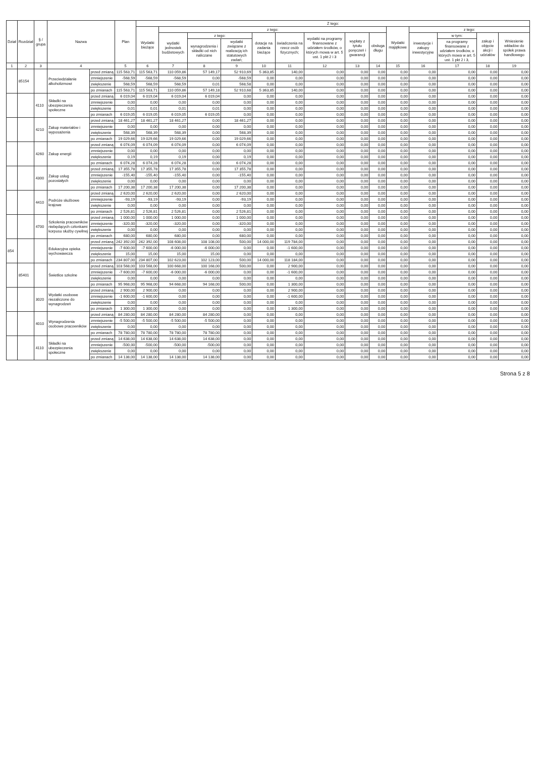| Dział | Rozdział | § / grupa | Nazwa | | Plan | Z tego: | | | | | | | | | | | | | |
| --- | --- | --- | --- | --- | --- | --- | --- | --- | --- | --- | --- | --- | --- | --- | --- | --- | --- | --- | --- |
| | | | | | | Wydatki bieżące | z tego: | | | | | | | | Wydatki majątkowe | z tego: | | | |
| | | | | | | | wydatki jednostek budżetowych | z tego: | | dotacje na zadania bieżące | świadczenia na rzecz osób fizycznych; | wydatki na programy finansowane z udziałem środków, o których mowa w art. 5 ust. 1 pkt 2 i 3 | wypłaty z tytułu poręczeń i gwarancji | obsługa długu | | inwestycje i zakupy inwestycyjne | w tym: | zakup i objęcie akcji i udziałów | Wniesienie wkładów do spółek prawa handlowego |
| | | | | | | | | wynagrodzenia i składki od nich naliczane | wydatki związane z realizacją ich statutowych zadań; | | | | | | | | na programy finansowane z udziałem środków, o których mowa w art. 5 ust. 1 pkt 2 i 3, | | |
| 1 | 2 | 3 | 4 | | 5 | 6 | 7 | 8 | 9 | 10 | 11 | 12 | 13 | 14 | 15 | 16 | 17 | 18 | 19 |
| | 85154 | | Przeciwdziałanie alkoholizmowi | przed zmianą | 115 563,71 | 115 563,71 | 110 059,86 | 57 149,17 | 52 910,69 | 5 363,85 | 140,00 | 0,00 | 0,00 | 0,00 | 0,00 | 0,00 | 0,00 | 0,00 | 0,00 |
| | | | | zmniejszenie | -568,59 | -568,59 | -568,59 | 0,00 | -568,59 | 0,00 | 0,00 | 0,00 | 0,00 | 0,00 | 0,00 | 0,00 | 0,00 | 0,00 | 0,00 |
| | | | | zwiększenie | 568,59 | 568,59 | 568,59 | 0,01 | 568,58 | 0,00 | 0,00 | 0,00 | 0,00 | 0,00 | 0,00 | 0,00 | 0,00 | 0,00 | 0,00 |
| | | | | po zmianach | 115 563,71 | 115 563,71 | 110 059,86 | 57 149,18 | 52 910,68 | 5 363,85 | 140,00 | 0,00 | 0,00 | 0,00 | 0,00 | 0,00 | 0,00 | 0,00 | 0,00 |
| | | 4110 | Składki na ubezpieczenia społeczne | przed zmianą | 6 019,04 | 6 019,04 | 6 019,04 | 6 019,04 | 0,00 | 0,00 | 0,00 | 0,00 | 0,00 | 0,00 | 0,00 | 0,00 | 0,00 | 0,00 | 0,00 |
| | | | | zmniejszenie | 0,00 | 0,00 | 0,00 | 0,00 | 0,00 | 0,00 | 0,00 | 0,00 | 0,00 | 0,00 | 0,00 | 0,00 | 0,00 | 0,00 | 0,00 |
| | | | | zwiększenie | 0,01 | 0,01 | 0,01 | 0,01 | 0,00 | 0,00 | 0,00 | 0,00 | 0,00 | 0,00 | 0,00 | 0,00 | 0,00 | 0,00 | 0,00 |
| | | | | po zmianach | 6 019,05 | 6 019,05 | 6 019,05 | 6 019,05 | 0,00 | 0,00 | 0,00 | 0,00 | 0,00 | 0,00 | 0,00 | 0,00 | 0,00 | 0,00 | 0,00 |
| | | 4210 | Zakup materiałów i wyposażenia | przed zmianą | 18 461,27 | 18 461,27 | 18 461,27 | 0,00 | 18 461,27 | 0,00 | 0,00 | 0,00 | 0,00 | 0,00 | 0,00 | 0,00 | 0,00 | 0,00 | 0,00 |
| | | | | zmniejszenie | 0,00 | 0,00 | 0,00 | 0,00 | 0,00 | 0,00 | 0,00 | 0,00 | 0,00 | 0,00 | 0,00 | 0,00 | 0,00 | 0,00 | 0,00 |
| | | | | zwiększenie | 568,39 | 568,39 | 568,39 | 0,00 | 568,39 | 0,00 | 0,00 | 0,00 | 0,00 | 0,00 | 0,00 | 0,00 | 0,00 | 0,00 | 0,00 |
| | | | | po zmianach | 19 029,66 | 19 029,66 | 19 029,66 | 0,00 | 19 029,66 | 0,00 | 0,00 | 0,00 | 0,00 | 0,00 | 0,00 | 0,00 | 0,00 | 0,00 | 0,00 |
| | | 4260 | Zakup energii | przed zmianą | 6 074,09 | 6 074,09 | 6 074,09 | 0,00 | 6 074,09 | 0,00 | 0,00 | 0,00 | 0,00 | 0,00 | 0,00 | 0,00 | 0,00 | 0,00 | 0,00 |
| | | | | zmniejszenie | 0,00 | 0,00 | 0,00 | 0,00 | 0,00 | 0,00 | 0,00 | 0,00 | 0,00 | 0,00 | 0,00 | 0,00 | 0,00 | 0,00 | 0,00 |
| | | | | zwiększenie | 0,19 | 0,19 | 0,19 | 0,00 | 0,19 | 0,00 | 0,00 | 0,00 | 0,00 | 0,00 | 0,00 | 0,00 | 0,00 | 0,00 | 0,00 |
| | | | | po zmianach | 6 074,28 | 6 074,28 | 6 074,28 | 0,00 | 6 074,28 | 0,00 | 0,00 | 0,00 | 0,00 | 0,00 | 0,00 | 0,00 | 0,00 | 0,00 | 0,00 |
| | | 4300 | Zakup usług pozostałych | przed zmianą | 17 355,78 | 17 355,78 | 17 355,78 | 0,00 | 17 355,78 | 0,00 | 0,00 | 0,00 | 0,00 | 0,00 | 0,00 | 0,00 | 0,00 | 0,00 | 0,00 |
| | | | | zmniejszenie | -155,40 | -155,40 | -155,40 | 0,00 | -155,40 | 0,00 | 0,00 | 0,00 | 0,00 | 0,00 | 0,00 | 0,00 | 0,00 | 0,00 | 0,00 |
| | | | | zwiększenie | 0,00 | 0,00 | 0,00 | 0,00 | 0,00 | 0,00 | 0,00 | 0,00 | 0,00 | 0,00 | 0,00 | 0,00 | 0,00 | 0,00 | 0,00 |
| | | | | po zmianach | 17 200,38 | 17 200,38 | 17 200,38 | 0,00 | 17 200,38 | 0,00 | 0,00 | 0,00 | 0,00 | 0,00 | 0,00 | 0,00 | 0,00 | 0,00 | 0,00 |
| | | 4410 | Podróże służbowe krajowe | przed zmianą | 2 620,00 | 2 620,00 | 2 620,00 | 0,00 | 2 620,00 | 0,00 | 0,00 | 0,00 | 0,00 | 0,00 | 0,00 | 0,00 | 0,00 | 0,00 | 0,00 |
| | | | | zmniejszenie | -93,19 | -93,19 | -93,19 | 0,00 | -93,19 | 0,00 | 0,00 | 0,00 | 0,00 | 0,00 | 0,00 | 0,00 | 0,00 | 0,00 | 0,00 |
| | | | | zwiększenie | 0,00 | 0,00 | 0,00 | 0,00 | 0,00 | 0,00 | 0,00 | 0,00 | 0,00 | 0,00 | 0,00 | 0,00 | 0,00 | 0,00 | 0,00 |
| | | | | po zmianach | 2 526,81 | 2 526,81 | 2 526,81 | 0,00 | 2 526,81 | 0,00 | 0,00 | 0,00 | 0,00 | 0,00 | 0,00 | 0,00 | 0,00 | 0,00 | 0,00 |
| | | 4700 | Szkolenia pracowników niebędących członkami korpusu służby cywilnej | przed zmianą | 1 000,00 | 1 000,00 | 1 000,00 | 0,00 | 1 000,00 | 0,00 | 0,00 | 0,00 | 0,00 | 0,00 | 0,00 | 0,00 | 0,00 | 0,00 | 0,00 |
| | | | | zmniejszenie | -320,00 | -320,00 | -320,00 | 0,00 | -320,00 | 0,00 | 0,00 | 0,00 | 0,00 | 0,00 | 0,00 | 0,00 | 0,00 | 0,00 | 0,00 |
| | | | | zwiększenie | 0,00 | 0,00 | 0,00 | 0,00 | 0,00 | 0,00 | 0,00 | 0,00 | 0,00 | 0,00 | 0,00 | 0,00 | 0,00 | 0,00 | 0,00 |
| | | | | po zmianach | 680,00 | 680,00 | 680,00 | 0,00 | 680,00 | 0,00 | 0,00 | 0,00 | 0,00 | 0,00 | 0,00 | 0,00 | 0,00 | 0,00 | 0,00 |
| 854 | | | Edukacyjna opieka wychowawcza | przed zmianą | 242 392,00 | 242 392,00 | 108 608,00 | 108 108,00 | 500,00 | 14 000,00 | 119 784,00 | 0,00 | 0,00 | 0,00 | 0,00 | 0,00 | 0,00 | 0,00 | 0,00 |
| | | | | zmniejszenie | -7 600,00 | -7 600,00 | -6 000,00 | -6 000,00 | 0,00 | 0,00 | -1 600,00 | 0,00 | 0,00 | 0,00 | 0,00 | 0,00 | 0,00 | 0,00 | 0,00 |
| | | | | zwiększenie | 15,00 | 15,00 | 15,00 | 15,00 | 0,00 | 0,00 | 0,00 | 0,00 | 0,00 | 0,00 | 0,00 | 0,00 | 0,00 | 0,00 | 0,00 |
| | | | | po zmianach | 234 807,00 | 234 807,00 | 102 623,00 | 102 123,00 | 500,00 | 14 000,00 | 118 184,00 | 0,00 | 0,00 | 0,00 | 0,00 | 0,00 | 0,00 | 0,00 | 0,00 |
| | 85401 | | Świetlice szkolne | przed zmianą | 103 568,00 | 103 568,00 | 100 668,00 | 100 168,00 | 500,00 | 0,00 | 2 900,00 | 0,00 | 0,00 | 0,00 | 0,00 | 0,00 | 0,00 | 0,00 | 0,00 |
| | | | | zmniejszenie | -7 600,00 | -7 600,00 | -6 000,00 | -6 000,00 | 0,00 | 0,00 | -1 600,00 | 0,00 | 0,00 | 0,00 | 0,00 | 0,00 | 0,00 | 0,00 | 0,00 |
| | | | | zwiększenie | 0,00 | 0,00 | 0,00 | 0,00 | 0,00 | 0,00 | 0,00 | 0,00 | 0,00 | 0,00 | 0,00 | 0,00 | 0,00 | 0,00 | 0,00 |
| | | | | po zmianach | 95 968,00 | 95 968,00 | 94 668,00 | 94 168,00 | 500,00 | 0,00 | 1 300,00 | 0,00 | 0,00 | 0,00 | 0,00 | 0,00 | 0,00 | 0,00 | 0,00 |
| | | 3020 | Wydatki osobowe niezaliczone do wynagrodzeń | przed zmianą | 2 900,00 | 2 900,00 | 0,00 | 0,00 | 0,00 | 0,00 | 2 900,00 | 0,00 | 0,00 | 0,00 | 0,00 | 0,00 | 0,00 | 0,00 | 0,00 |
| | | | | zmniejszenie | -1 600,00 | -1 600,00 | 0,00 | 0,00 | 0,00 | 0,00 | -1 600,00 | 0,00 | 0,00 | 0,00 | 0,00 | 0,00 | 0,00 | 0,00 | 0,00 |
| | | | | zwiększenie | 0,00 | 0,00 | 0,00 | 0,00 | 0,00 | 0,00 | 0,00 | 0,00 | 0,00 | 0,00 | 0,00 | 0,00 | 0,00 | 0,00 | 0,00 |
| | | | | po zmianach | 1 300,00 | 1 300,00 | 0,00 | 0,00 | 0,00 | 0,00 | 1 300,00 | 0,00 | 0,00 | 0,00 | 0,00 | 0,00 | 0,00 | 0,00 | 0,00 |
| | | 4010 | Wynagrodzenia osobowe pracowników | przed zmianą | 84 280,00 | 84 280,00 | 84 280,00 | 84 280,00 | 0,00 | 0,00 | 0,00 | 0,00 | 0,00 | 0,00 | 0,00 | 0,00 | 0,00 | 0,00 | 0,00 |
| | | | | zmniejszenie | -5 500,00 | -5 500,00 | -5 500,00 | -5 500,00 | 0,00 | 0,00 | 0,00 | 0,00 | 0,00 | 0,00 | 0,00 | 0,00 | 0,00 | 0,00 | 0,00 |
| | | | | zwiększenie | 0,00 | 0,00 | 0,00 | 0,00 | 0,00 | 0,00 | 0,00 | 0,00 | 0,00 | 0,00 | 0,00 | 0,00 | 0,00 | 0,00 | 0,00 |
| | | | | po zmianach | 78 780,00 | 78 780,00 | 78 780,00 | 78 780,00 | 0,00 | 0,00 | 0,00 | 0,00 | 0,00 | 0,00 | 0,00 | 0,00 | 0,00 | 0,00 | 0,00 |
| | | 4110 | Składki na ubezpieczenia społeczne | przed zmianą | 14 638,00 | 14 638,00 | 14 638,00 | 14 638,00 | 0,00 | 0,00 | 0,00 | 0,00 | 0,00 | 0,00 | 0,00 | 0,00 | 0,00 | 0,00 | 0,00 |
| | | | | zmniejszenie | -500,00 | -500,00 | -500,00 | -500,00 | 0,00 | 0,00 | 0,00 | 0,00 | 0,00 | 0,00 | 0,00 | 0,00 | 0,00 | 0,00 | 0,00 |
| | | | | zwiększenie | 0,00 | 0,00 | 0,00 | 0,00 | 0,00 | 0,00 | 0,00 | 0,00 | 0,00 | 0,00 | 0,00 | 0,00 | 0,00 | 0,00 | 0,00 |
| | | | | po zmianach | 14 138,00 | 14 138,00 | 14 138,00 | 14 138,00 | 0,00 | 0,00 | 0,00 | 0,00 | 0,00 | 0,00 | 0,00 | 0,00 | 0,00 | 0,00 | 0,00 |
Strona 5 z 8